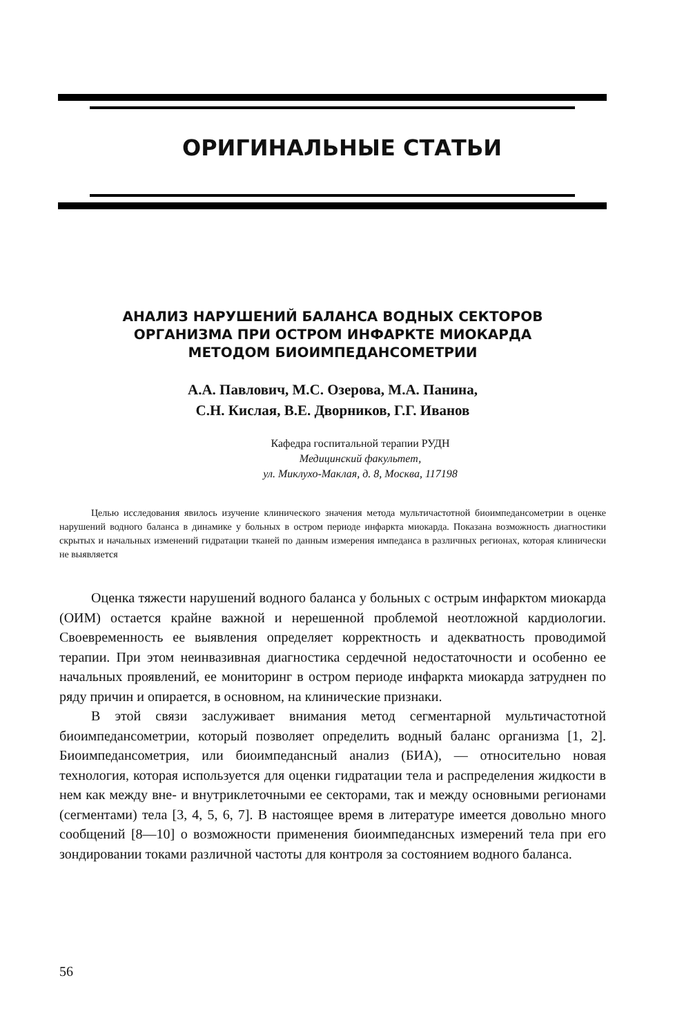ОРИГИНАЛЬНЫЕ СТАТЬИ
АНАЛИЗ НАРУШЕНИЙ БАЛАНСА ВОДНЫХ СЕКТОРОВ
ОРГАНИЗМА ПРИ ОСТРОМ ИНФАРКТЕ МИОКАРДА
МЕТОДОМ БИОИМПЕДАНСОМЕТРИИ
А.А. Павлович, М.С. Озерова, М.А. Панина,
С.Н. Кислая, В.Е. Дворников, Г.Г. Иванов
Кафедра госпитальной терапии РУДН
Медицинский факультет,
ул. Миклухо-Маклая, д. 8, Москва, 117198
Целью исследования явилось изучение клинического значения метода мультичастотной биоимпедансометрии в оценке нарушений водного баланса в динамике у больных в остром периоде инфаркта миокарда. Показана возможность диагностики скрытых и начальных изменений гидратации тканей по данным измерения импеданса в различных регионах, которая клинически не выявляется
Оценка тяжести нарушений водного баланса у больных с острым инфарктом миокарда (ОИМ) остается крайне важной и нерешенной проблемой неотложной кардиологии. Своевременность ее выявления определяет корректность и адекватность проводимой терапии. При этом неинвазивная диагностика сердечной недостаточности и особенно ее начальных проявлений, ее мониторинг в остром периоде инфаркта миокарда затруднен по ряду причин и опирается, в основном, на клинические признаки.
В этой связи заслуживает внимания метод сегментарной мультичастотной биоимпедансометрии, который позволяет определить водный баланс организма [1, 2]. Биоимпедансометрия, или биоимпедансный анализ (БИА), — относительно новая технология, которая используется для оценки гидратации тела и распределения жидкости в нем как между вне- и внутриклеточными ее секторами, так и между основными регионами (сегментами) тела [3, 4, 5, 6, 7]. В настоящее время в литературе имеется довольно много сообщений [8—10] о возможности применения биоимпедансных измерений тела при его зондировании токами различной частоты для контроля за состоянием водного баланса.
56